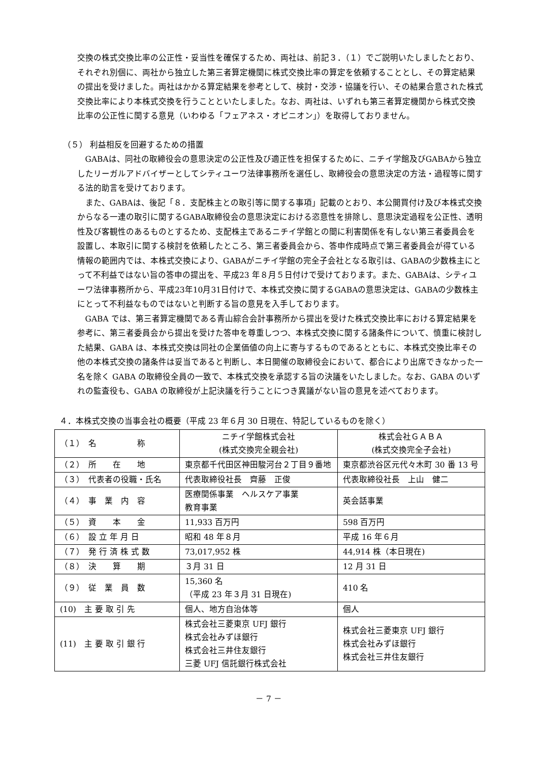交換の株式交換比率の公正性・妥当性を確保するため、両社は、前記３．（１）でご説明いたしましたとおり、それぞれ別個に、両社から独立した第三者算定機関に株式交換比率の算定を依頼することとし、その算定結果の提出を受けました。両社はかかる算定結果を参考として、検討・交渉・協議を行い、その結果合意された株式交換比率により本株式交換を行うことといたしました。なお、両社は、いずれも第三者算定機関から株式交換比率の公正性に関する意見（いわゆる「フェアネス・オピニオン」）を取得しておりません。
（５） 利益相反を回避するための措置
GABAは、同社の取締役会の意思決定の公正性及び適正性を担保するために、ニチイ学館及びGABAから独立したリーガルアドバイザーとしてシティユーワ法律事務所を選任し、取締役会の意思決定の方法・過程等に関する法的助言を受けております。
また、GABAは、後記「８．支配株主との取引等に関する事項」記載のとおり、本公開買付け及び本株式交換からなる一連の取引に関するGABA取締役会の意思決定における恣意性を排除し、意思決定過程を公正性、透明性及び客観性のあるものとするため、支配株主であるニチイ学館との間に利害関係を有しない第三者委員会を設置し、本取引に関する検討を依頼したところ、第三者委員会から、答申作成時点で第三者委員会が得ている情報の範囲内では、本株式交換により、GABAがニチイ学館の完全子会社となる取引は、GABAの少数株主にとって不利益ではない旨の答申の提出を、平成23 年８月５日付けで受けております。また、GABAは、シティユーワ法律事務所から、平成23年10月31日付けで、本株式交換に関するGABAの意思決定は、GABAの少数株主にとって不利益なものではないと判断する旨の意見を入手しております。
GABA では、第三者算定機関である青山綜合会計事務所から提出を受けた株式交換比率における算定結果を参考に、第三者委員会から提出を受けた答申を尊重しつつ、本株式交換に関する諸条件について、慎重に検討した結果、GABA は、本株式交換は同社の企業価値の向上に寄与するものであるとともに、本株式交換比率その他の本株式交換の諸条件は妥当であると判断し、本日開催の取締役会において、都合により出席できなかった一名を除く GABA の取締役全員の一致で、本株式交換を承認する旨の決議をいたしました。なお、GABA のいずれの監査役も、GABA の取締役が上記決議を行うことにつき異議がない旨の意見を述べております。
４．本株式交換の当事会社の概要（平成 23 年６月 30 日現在、特記しているものを除く）
| （１） 名 称 | ニチイ学館株式会社 (株式交換完全親会社) | 株式会社ＧＡＢＡ (株式交換完全子会社) |
| （２） 所 在 地 | 東京都千代田区神田駿河台２丁目９番地 | 東京都渋谷区元代々木町 30 番 13 号 |
| （３） 代表者の役職・氏名 | 代表取締役社長 齊藤 正俊 | 代表取締役社長 上山 健二 |
| （４） 事 業 内 容 | 医療関係事業 ヘルスケア事業 教育事業 | 英会話事業 |
| （５） 資 本 金 | 11,933 百万円 | 598 百万円 |
| （６） 設 立 年 月 日 | 昭和 48 年８月 | 平成 16 年６月 |
| （７） 発 行 済 株 式 数 | 73,017,952 株 | 44,914 株（本日現在) |
| （８） 決 算 期 | ３月 31 日 | 12 月 31 日 |
| （９） 従 業 員 数 | 15,360 名 （平成 23 年３月 31 日現在) | 410 名 |
| (10) 主 要 取 引 先 | 個人、地方自治体等 | 個人 |
| (11) 主 要 取 引 銀 行 | 株式会社三菱東京 UFJ 銀行 株式会社みずほ銀行 株式会社三井住友銀行 三菱 UFJ 信託銀行株式会社 | 株式会社三菱東京 UFJ 銀行 株式会社みずほ銀行 株式会社三井住友銀行 |
－ 7 －